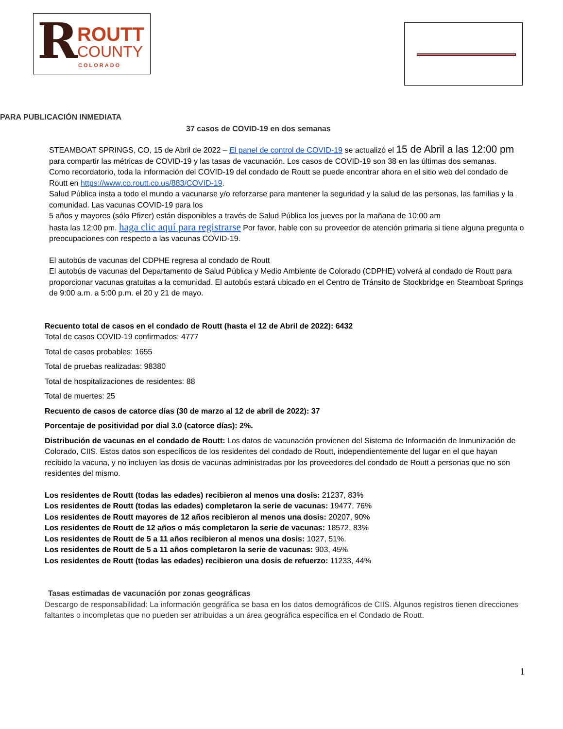R ROUTT
COUNTY
COLORADO
PARA PUBLICACIÓN INMEDIATA
37 casos de COVID-19 en dos semanas
STEAMBOAT SPRINGS, CO, 15 de Abril de 2022 – El panel de control de COVID-19 se actualizó el 15 de Abril a las 12:00 pm para compartir las métricas de COVID-19 y las tasas de vacunación. Los casos de COVID-19 son 38 en las últimas dos semanas.
Como recordatorio, toda la información del COVID-19 del condado de Routt se puede encontrar ahora en el sitio web del condado de Routt en https://www.co.routt.co.us/883/COVID-19.
Salud Pública insta a todo el mundo a vacunarse y/o reforzarse para mantener la seguridad y la salud de las personas, las familias y la comunidad. Las vacunas COVID-19 para los
5 años y mayores (sólo Pfizer) están disponibles a través de Salud Pública los jueves por la mañana de 10:00 am
hasta las 12:00 pm. haga clic aquí para registrarse Por favor, hable con su proveedor de atención primaria si tiene alguna pregunta o preocupaciones con respecto a las vacunas COVID-19.
El autobús de vacunas del CDPHE regresa al condado de Routt
El autobús de vacunas del Departamento de Salud Pública y Medio Ambiente de Colorado (CDPHE) volverá al condado de Routt para proporcionar vacunas gratuitas a la comunidad. El autobús estará ubicado en el Centro de Tránsito de Stockbridge en Steamboat Springs de 9:00 a.m. a 5:00 p.m. el 20 y 21 de mayo.
Recuento total de casos en el condado de Routt (hasta el 12 de Abril de 2022): 6432
Total de casos COVID-19 confirmados: 4777
Total de casos probables: 1655
Total de pruebas realizadas: 98380
Total de hospitalizaciones de residentes: 88
Total de muertes: 25
Recuento de casos de catorce días (30 de marzo al 12 de abril de 2022): 37
Porcentaje de positividad por dial 3.0 (catorce días): 2%.
Distribución de vacunas en el condado de Routt: Los datos de vacunación provienen del Sistema de Información de Inmunización de Colorado, CIIS. Estos datos son específicos de los residentes del condado de Routt, independientemente del lugar en el que hayan recibido la vacuna, y no incluyen las dosis de vacunas administradas por los proveedores del condado de Routt a personas que no son residentes del mismo.
Los residentes de Routt (todas las edades) recibieron al menos una dosis: 21237, 83%
Los residentes de Routt (todas las edades) completaron la serie de vacunas: 19477, 76%
Los residentes de Routt mayores de 12 años recibieron al menos una dosis: 20207, 90%
Los residentes de Routt de 12 años o más completaron la serie de vacunas: 18572, 83%
Los residentes de Routt de 5 a 11 años recibieron al menos una dosis: 1027, 51%.
Los residentes de Routt de 5 a 11 años completaron la serie de vacunas: 903, 45%
Los residentes de Routt (todas las edades) recibieron una dosis de refuerzo: 11233, 44%
Tasas estimadas de vacunación por zonas geográficas
Descargo de responsabilidad: La información geográfica se basa en los datos demográficos de CIIS. Algunos registros tienen direcciones faltantes o incompletas que no pueden ser atribuidas a un área geográfica específica en el Condado de Routt.
1